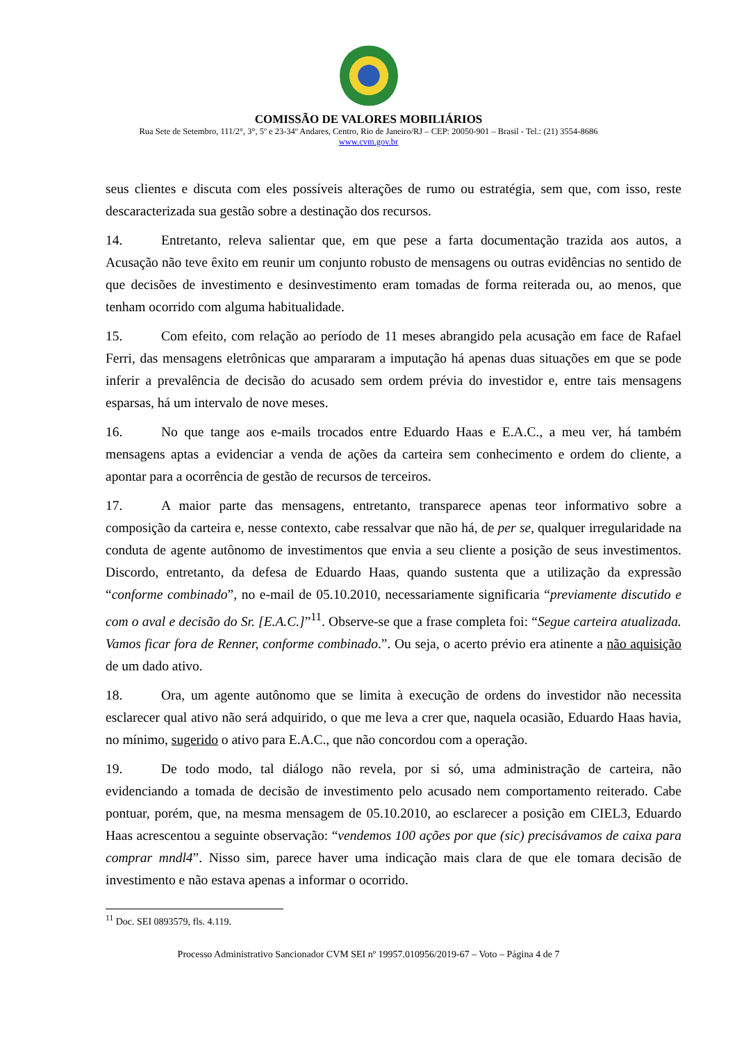COMISSÃO DE VALORES MOBILIÁRIOS
Rua Sete de Setembro, 111/2°, 3°, 5º e 23-34º Andares, Centro, Rio de Janeiro/RJ – CEP: 20050-901 – Brasil - Tel.: (21) 3554-8686
www.cvm.gov.br
seus clientes e discuta com eles possíveis alterações de rumo ou estratégia, sem que, com isso, reste descaracterizada sua gestão sobre a destinação dos recursos.
14. Entretanto, releva salientar que, em que pese a farta documentação trazida aos autos, a Acusação não teve êxito em reunir um conjunto robusto de mensagens ou outras evidências no sentido de que decisões de investimento e desinvestimento eram tomadas de forma reiterada ou, ao menos, que tenham ocorrido com alguma habitualidade.
15. Com efeito, com relação ao período de 11 meses abrangido pela acusação em face de Rafael Ferri, das mensagens eletrônicas que ampararam a imputação há apenas duas situações em que se pode inferir a prevalência de decisão do acusado sem ordem prévia do investidor e, entre tais mensagens esparsas, há um intervalo de nove meses.
16. No que tange aos e-mails trocados entre Eduardo Haas e E.A.C., a meu ver, há também mensagens aptas a evidenciar a venda de ações da carteira sem conhecimento e ordem do cliente, a apontar para a ocorrência de gestão de recursos de terceiros.
17. A maior parte das mensagens, entretanto, transparece apenas teor informativo sobre a composição da carteira e, nesse contexto, cabe ressalvar que não há, de per se, qualquer irregularidade na conduta de agente autônomo de investimentos que envia a seu cliente a posição de seus investimentos. Discordo, entretanto, da defesa de Eduardo Haas, quando sustenta que a utilização da expressão “conforme combinado”, no e-mail de 05.10.2010, necessariamente significaria “previamente discutido e com o aval e decisão do Sr. [E.A.C.]”<sup>11</sup>. Observe-se que a frase completa foi: “Segue carteira atualizada. Vamos ficar fora de Renner, conforme combinado.”. Ou seja, o acerto prévio era atinente a não aquisição de um dado ativo.
18. Ora, um agente autônomo que se limita à execução de ordens do investidor não necessita esclarecer qual ativo não será adquirido, o que me leva a crer que, naquela ocasião, Eduardo Haas havia, no mínimo, sugerido o ativo para E.A.C., que não concordou com a operação.
19. De todo modo, tal diálogo não revela, por si só, uma administração de carteira, não evidenciando a tomada de decisão de investimento pelo acusado nem comportamento reiterado. Cabe pontuar, porém, que, na mesma mensagem de 05.10.2010, ao esclarecer a posição em CIEL3, Eduardo Haas acrescentou a seguinte observação: “vendemos 100 ações por que (sic) precisávamos de caixa para comprar mndl4”. Nisso sim, parece haver uma indicação mais clara de que ele tomara decisão de investimento e não estava apenas a informar o ocorrido.
<sup>11</sup> Doc. SEI 0893579, fls. 4.119.
Processo Administrativo Sancionador CVM SEI nº 19957.010956/2019-67 – Voto – Página 4 de 7